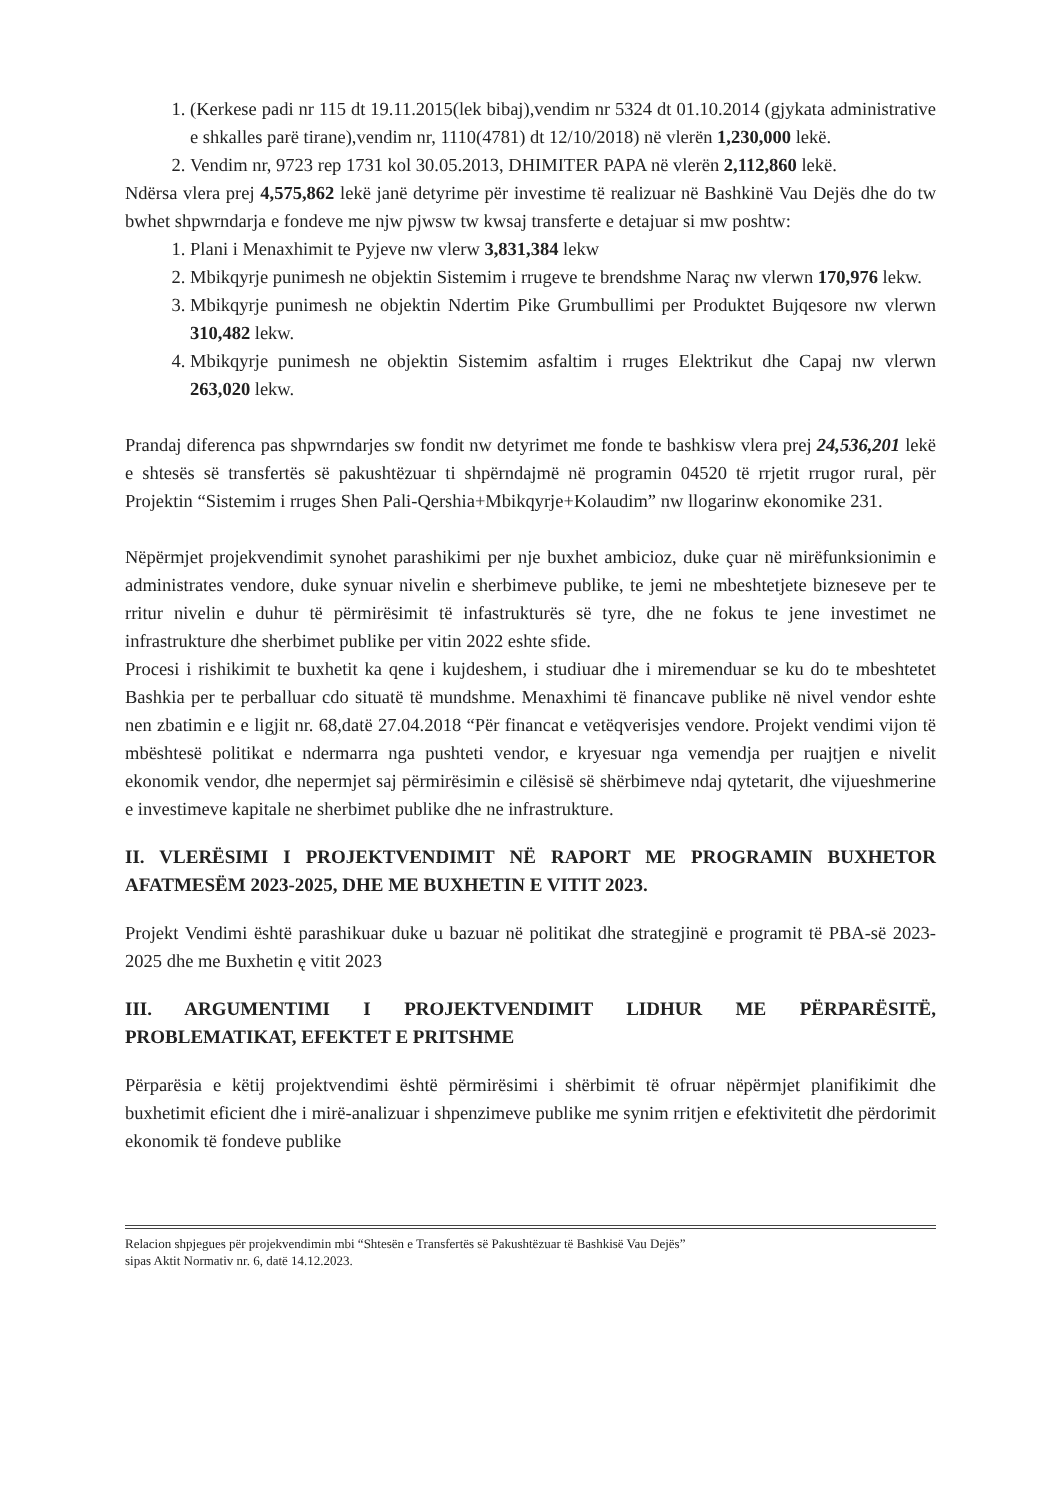1. (Kerkese padi nr 115 dt 19.11.2015(lek bibaj),vendim nr 5324 dt 01.10.2014 (gjykata administrative e shkalles parë tirane),vendim nr, 1110(4781) dt 12/10/2018) në vlerën 1,230,000 lekë.
2. Vendim nr, 9723 rep 1731 kol 30.05.2013, DHIMITER PAPA në vlerën 2,112,860 lekë.
Ndërsa vlera prej 4,575,862 lekë janë detyrime për investime të realizuar në Bashkinë Vau Dejës dhe do tw bwhet shpwrndarja e fondeve me njw pjwsw tw kwsaj transferte e detajuar si mw poshtw:
1. Plani i Menaxhimit te Pyjeve nw vlerw 3,831,384 lekw
2. Mbikqyrje punimesh ne objektin Sistemim i rrugeve te brendshme Naraç nw vlerwn 170,976 lekw.
3. Mbikqyrje punimesh ne objektin Ndertim Pike Grumbullimi per Produktet Bujqesore nw vlerwn 310,482 lekw.
4. Mbikqyrje punimesh ne objektin Sistemim asfaltim i rruges Elektrikut dhe Capaj nw vlerwn 263,020 lekw.
Prandaj diferenca pas shpwrndarjes sw fondit nw detyrimet me fonde te bashkisw vlera prej 24,536,201 lekë e shtesës së transfertës së pakushtëzuar ti shpërndajmë në programin 04520 të rrjetit rrugor rural, për Projektin “Sistemim i rruges Shen Pali-Qershia+Mbikqyrje+Kolaudim” nw llogarinw ekonomike 231.
Nëpërmjet projekvendimit synohet parashikimi per nje buxhet ambicioz, duke çuar në mirëfunksionimin e administrates vendore, duke synuar nivelin e sherbimeve publike, te jemi ne mbeshtetjete bizneseve per te rritur nivelin e duhur të përmirësimit të infastrukturës së tyre, dhe ne fokus te jene investimet ne infrastrukture dhe sherbimet publike per vitin 2022 eshte sfide.
Procesi i rishikimit te buxhetit ka qene i kujdeshem, i studiuar dhe i miremenduar se ku do te mbeshtetet Bashkia per te perballuar cdo situatë të mundshme. Menaxhimi të financave publike në nivel vendor eshte nen zbatimin e e ligjit nr. 68,datë 27.04.2018 “Për financat e vetëqverisjes vendore. Projekt vendimi vijon të mbështesë politikat e ndermarra nga pushteti vendor, e kryesuar nga vemendja per ruajtjen e nivelit ekonomik vendor, dhe nepermjet saj përmirësimin e cilësisë së shërbimeve ndaj qytetarit, dhe vijueshmerine e investimeve kapitale ne sherbimet publike dhe ne infrastrukture.
II. VLERËSIMI I PROJEKTVENDIMIT NË RAPORT ME PROGRAMIN BUXHETOR AFATMESËM 2023-2025, DHE ME BUXHETIN E VITIT 2023.
Projekt Vendimi është parashikuar duke u bazuar në politikat dhe strategjinë e programit të PBA-së 2023-2025 dhe me Buxhetin ę vitit 2023
III. ARGUMENTIMI I PROJEKTVENDIMIT LIDHUR ME PËRPARËSITË, PROBLEMATIKAT, EFEKTET E PRITSHME
Përparësia e këtij projektvendimi është përmirësimi i shërbimit të ofruar nëpërmjet planifikimit dhe buxhetimit eficient dhe i mirë-analizuar i shpenzimeve publike me synim rritjen e efektivitetit dhe përdorimit ekonomik të fondeve publike
Relacion shpjegues për projekvendimin mbi “Shtesën e Transfertës së Pakushtëzuar të Bashkisë Vau Dejës”
sipas Aktit Normativ nr. 6, datë 14.12.2023.